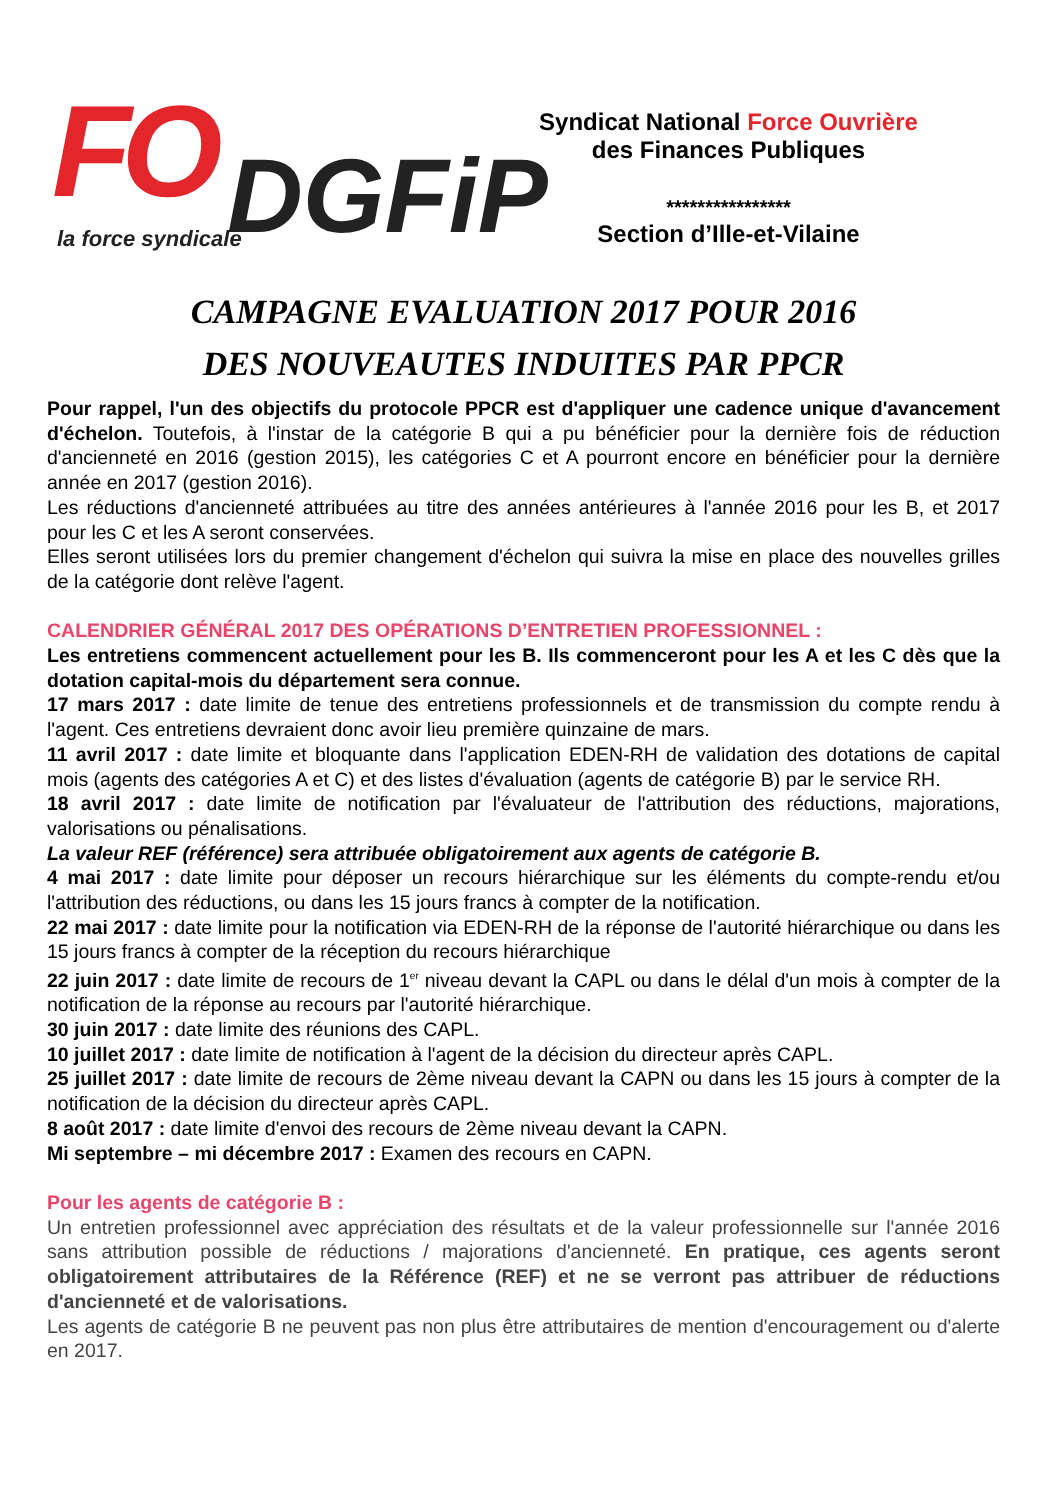FO DGFiP la force syndicale
Syndicat National Force Ouvrière
des Finances Publiques
****************
Section d’Ille-et-Vilaine
CAMPAGNE EVALUATION 2017 POUR 2016
DES NOUVEAUTES INDUITES PAR PPCR
Pour rappel, l'un des objectifs du protocole PPCR est d'appliquer une cadence unique d'avancement d'échelon. Toutefois, à l'instar de la catégorie B qui a pu bénéficier pour la dernière fois de réduction d'ancienneté en 2016 (gestion 2015), les catégories C et A pourront encore en bénéficier pour la dernière année en 2017 (gestion 2016).
Les réductions d'ancienneté attribuées au titre des années antérieures à l'année 2016 pour les B, et 2017 pour les C et les A seront conservées.
Elles seront utilisées lors du premier changement d'échelon qui suivra la mise en place des nouvelles grilles de la catégorie dont relève l'agent.
CALENDRIER GÉNÉRAL 2017 DES OPÉRATIONS D’ENTRETIEN PROFESSIONNEL :
Les entretiens commencent actuellement pour les B. Ils commenceront pour les A et les C dès que la dotation capital-mois du département sera connue.
17 mars 2017 : date limite de tenue des entretiens professionnels et de transmission du compte rendu à l'agent. Ces entretiens devraient donc avoir lieu première quinzaine de mars.
11 avril 2017 : date limite et bloquante dans l'application EDEN-RH de validation des dotations de capital mois (agents des catégories A et C) et des listes d'évaluation (agents de catégorie B) par le service RH.
18 avril 2017 : date limite de notification par l'évaluateur de l'attribution des réductions, majorations, valorisations ou pénalisations.
La valeur REF (référence) sera attribuée obligatoirement aux agents de catégorie B.
4 mai 2017 : date limite pour déposer un recours hiérarchique sur les éléments du compte-rendu et/ou l'attribution des réductions, ou dans les 15 jours francs à compter de la notification.
22 mai 2017 : date limite pour la notification via EDEN-RH de la réponse de l'autorité hiérarchique ou dans les 15 jours francs à compter de la réception du recours hiérarchique
22 juin 2017 : date limite de recours de 1<sup>er</sup> niveau devant la CAPL ou dans le délal d'un mois à compter de la notification de la réponse au recours par l'autorité hiérarchique.
30 juin 2017 : date limite des réunions des CAPL.
10 juillet 2017 : date limite de notification à l'agent de la décision du directeur après CAPL.
25 juillet 2017 : date limite de recours de 2ème niveau devant la CAPN ou dans les 15 jours à compter de la notification de la décision du directeur après CAPL.
8 août 2017 : date limite d'envoi des recours de 2ème niveau devant la CAPN.
Mi septembre – mi décembre 2017 : Examen des recours en CAPN.
Pour les agents de catégorie B :
Un entretien professionnel avec appréciation des résultats et de la valeur professionnelle sur l'année 2016 sans attribution possible de réductions / majorations d'ancienneté. En pratique, ces agents seront obligatoirement attributaires de la Référence (REF) et ne se verront pas attribuer de réductions d'ancienneté et de valorisations.
Les agents de catégorie B ne peuvent pas non plus être attributaires de mention d'encouragement ou d'alerte en 2017.